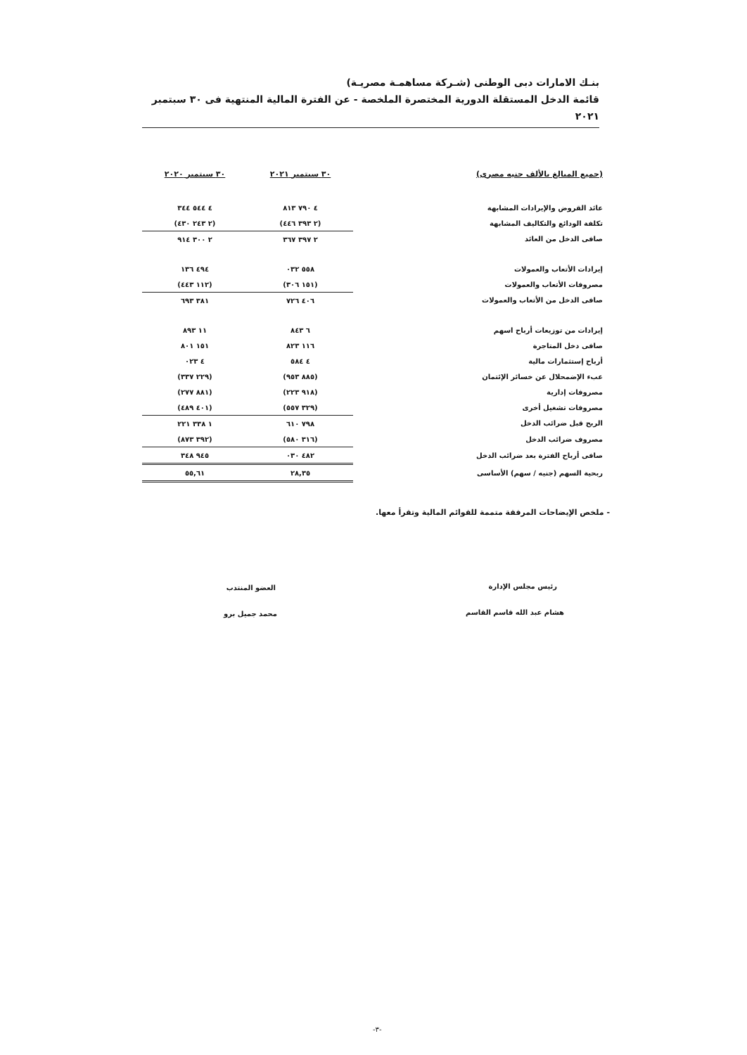بنـك الامارات دبى الوطنى (شـركة مساهمـة مصريـة)
قائمة الدخل المستقلة الدورية المختصرة الملخصة - عن الفترة المالية المنتهية فى ٣٠ سبتمبر ٢٠٢١
| (جميع المبالغ بالألف جنيه مصرى) | ٣٠ سبتمبر ٢٠٢١ | ٣٠ سبتمبر ٢٠٢٠ |
| --- | --- | --- |
| عائد القروض والإيرادات المشابهة | ٤ ٧٩٠ ٨١٣ | ٤ ٥٤٤ ٣٤٤ |
| تكلفة الودائع والتكاليف المشابهة | (٢ ٣٩٣ ٤٤٦) | (٢ ٢٤٣ ٤٣٠) |
| صافى الدخل من العائد | ٢ ٣٩٧ ٣٦٧ | ٢ ٣٠٠ ٩١٤ |
| إيرادات الأتعاب والعمولات | ٥٥٨ ٠٣٢ | ٤٩٤ ١٣٦ |
| مصروفات الأتعاب والعمولات | (١٥١ ٣٠٦) | (١١٢ ٤٤٣) |
| صافى الدخل من الأتعاب والعمولات | ٤٠٦ ٧٢٦ | ٣٨١ ٦٩٣ |
| إيرادات من توزيعات أرباح اسهم | ٦ ٨٤٣ | ١١ ٨٩٣ |
| صافى دخل المتاجرة | ١١٦ ٨٢٣ | ١٥١ ٨٠١ |
| أرباح إستثمارات مالية | ٤ ٥٨٤ | ٤ ٠٢٣ |
| عبء الإضمحلال عن خسائر الإئتمان | (٨٨٥ ٩٥٣) | (٢٢٩ ٣٣٧) |
| مصروفات إدارية | (٩١٨ ٢٢٣) | (٨٨١ ٢٧٧) |
| مصروفات تشغيل أخرى | (٣٢٩ ٥٥٧) | (٤٠١ ٤٨٩) |
| الربح قبل ضرائب الدخل | ٧٩٨ ٦١٠ | ١ ٣٣٨ ٢٢١ |
| مصروف ضرائب الدخل | (٣١٦ ٥٨٠) | (٣٩٢ ٨٧٣) |
| صافى أرباح الفترة بعد ضرائب الدخل | ٤٨٢ ٠٣٠ | ٩٤٥ ٣٤٨ |
| ربحية السهم (جنيه / سهم) الأساسى | ٢٨,٣٥ | ٥٥,٦١ |
- ملخص الإيضاحات المرفقة متممة للقوائم المالية وتقرأ معها.
رئيس مجلس الإدارة
هشام عبد الله قاسم القاسم
العضو المنتدب
محمد جميل برو
-٣-